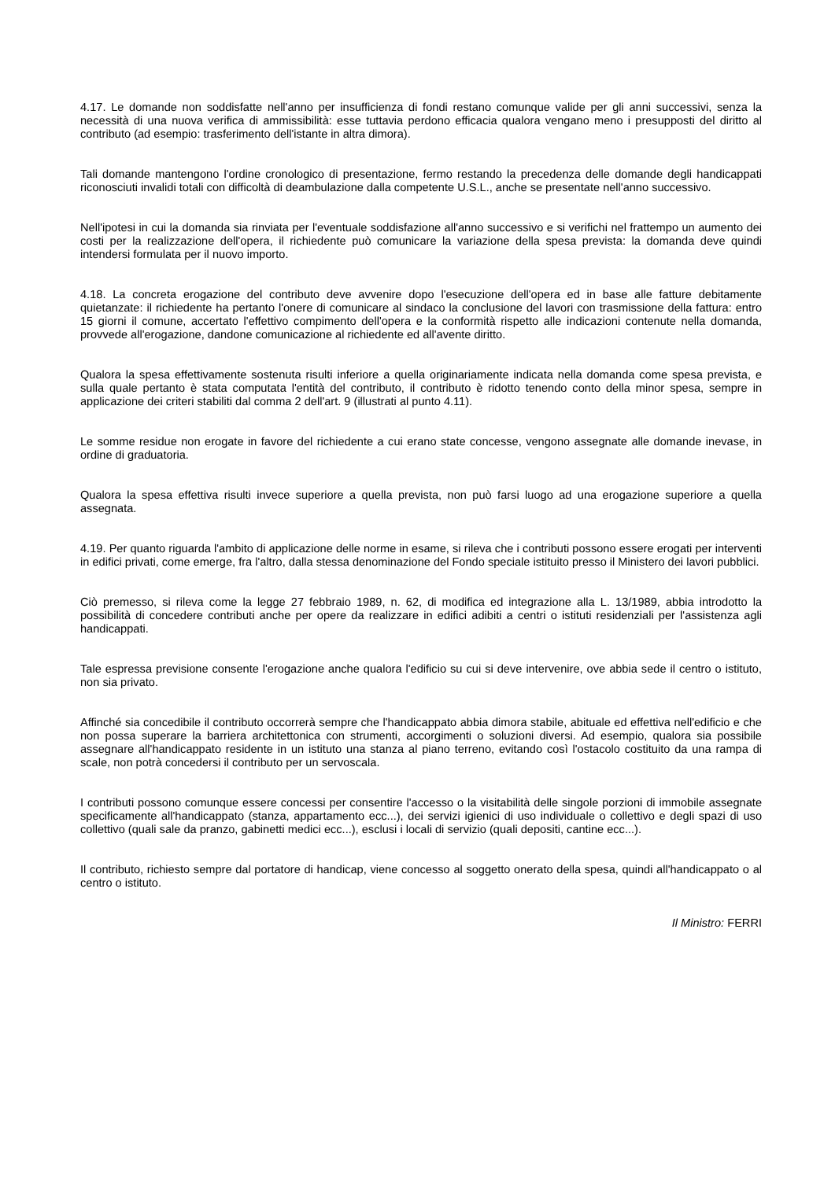4.17. Le domande non soddisfatte nell'anno per insufficienza di fondi restano comunque valide per gli anni successivi, senza la necessità di una nuova verifica di ammissibilità: esse tuttavia perdono efficacia qualora vengano meno i presupposti del diritto al contributo (ad esempio: trasferimento dell'istante in altra dimora).
Tali domande mantengono l'ordine cronologico di presentazione, fermo restando la precedenza delle domande degli handicappati riconosciuti invalidi totali con difficoltà di deambulazione dalla competente U.S.L., anche se presentate nell'anno successivo.
Nell'ipotesi in cui la domanda sia rinviata per l'eventuale soddisfazione all'anno successivo e si verifichi nel frattempo un aumento dei costi per la realizzazione dell'opera, il richiedente può comunicare la variazione della spesa prevista: la domanda deve quindi intendersi formulata per il nuovo importo.
4.18. La concreta erogazione del contributo deve avvenire dopo l'esecuzione dell'opera ed in base alle fatture debitamente quietanzate: il richiedente ha pertanto l'onere di comunicare al sindaco la conclusione del lavori con trasmissione della fattura: entro 15 giorni il comune, accertato l'effettivo compimento dell'opera e la conformità rispetto alle indicazioni contenute nella domanda, provvede all'erogazione, dandone comunicazione al richiedente ed all'avente diritto.
Qualora la spesa effettivamente sostenuta risulti inferiore a quella originariamente indicata nella domanda come spesa prevista, e sulla quale pertanto è stata computata l'entità del contributo, il contributo è ridotto tenendo conto della minor spesa, sempre in applicazione dei criteri stabiliti dal comma 2 dell'art. 9 (illustrati al punto 4.11).
Le somme residue non erogate in favore del richiedente a cui erano state concesse, vengono assegnate alle domande inevase, in ordine di graduatoria.
Qualora la spesa effettiva risulti invece superiore a quella prevista, non può farsi luogo ad una erogazione superiore a quella assegnata.
4.19. Per quanto riguarda l'ambito di applicazione delle norme in esame, si rileva che i contributi possono essere erogati per interventi in edifici privati, come emerge, fra l'altro, dalla stessa denominazione del Fondo speciale istituito presso il Ministero dei lavori pubblici.
Ciò premesso, si rileva come la legge 27 febbraio 1989, n. 62, di modifica ed integrazione alla L. 13/1989, abbia introdotto la possibilità di concedere contributi anche per opere da realizzare in edifici adibiti a centri o istituti residenziali per l'assistenza agli handicappati.
Tale espressa previsione consente l'erogazione anche qualora l'edificio su cui si deve intervenire, ove abbia sede il centro o istituto, non sia privato.
Affinché sia concedibile il contributo occorrerà sempre che l'handicappato abbia dimora stabile, abituale ed effettiva nell'edificio e che non possa superare la barriera architettonica con strumenti, accorgimenti o soluzioni diversi. Ad esempio, qualora sia possibile assegnare all'handicappato residente in un istituto una stanza al piano terreno, evitando così l'ostacolo costituito da una rampa di scale, non potrà concedersi il contributo per un servoscala.
I contributi possono comunque essere concessi per consentire l'accesso o la visitabilità delle singole porzioni di immobile assegnate specificamente all'handicappato (stanza, appartamento ecc...), dei servizi igienici di uso individuale o collettivo e degli spazi di uso collettivo (quali sale da pranzo, gabinetti medici ecc...), esclusi i locali di servizio (quali depositi, cantine ecc...).
Il contributo, richiesto sempre dal portatore di handicap, viene concesso al soggetto onerato della spesa, quindi all'handicappato o al centro o istituto.
Il Ministro: FERRI